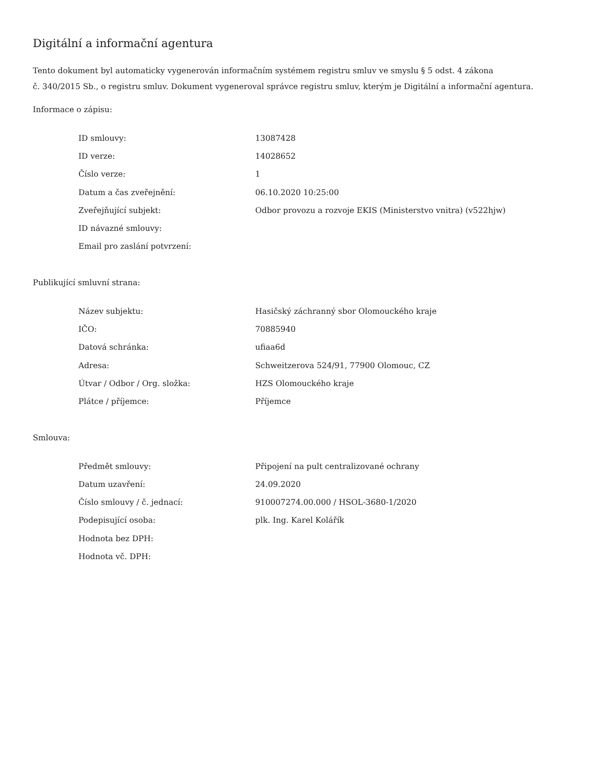Digitální a informační agentura
Tento dokument byl automaticky vygenerován informačním systémem registru smluv ve smyslu § 5 odst. 4 zákona
č. 340/2015 Sb., o registru smluv. Dokument vygeneroval správce registru smluv, kterým je Digitální a informační agentura.
Informace o zápisu:
| ID smlouvy: | 13087428 |
| ID verze: | 14028652 |
| Číslo verze: | 1 |
| Datum a čas zveřejnění: | 06.10.2020 10:25:00 |
| Zveřejňující subjekt: | Odbor provozu a rozvoje EKIS (Ministerstvo vnitra) (v522hjw) |
| ID návazné smlouvy: | |
| Email pro zaslání potvrzení: | |
Publikující smluvní strana:
| Název subjektu: | Hasičský záchranný sbor Olomouckého kraje |
| IČO: | 70885940 |
| Datová schránka: | ufiaa6d |
| Adresa: | Schweitzerova 524/91, 77900 Olomouc, CZ |
| Útvar / Odbor / Org. složka: | HZS Olomouckého kraje |
| Plátce / příjemce: | Příjemce |
Smlouva:
| Předmět smlouvy: | Připojení na pult centralizované ochrany |
| Datum uzavření: | 24.09.2020 |
| Číslo smlouvy / č. jednací: | 910007274.00.000 / HSOL-3680-1/2020 |
| Podepisující osoba: | plk. Ing. Karel Kolářík |
| Hodnota bez DPH: | |
| Hodnota vč. DPH: | |